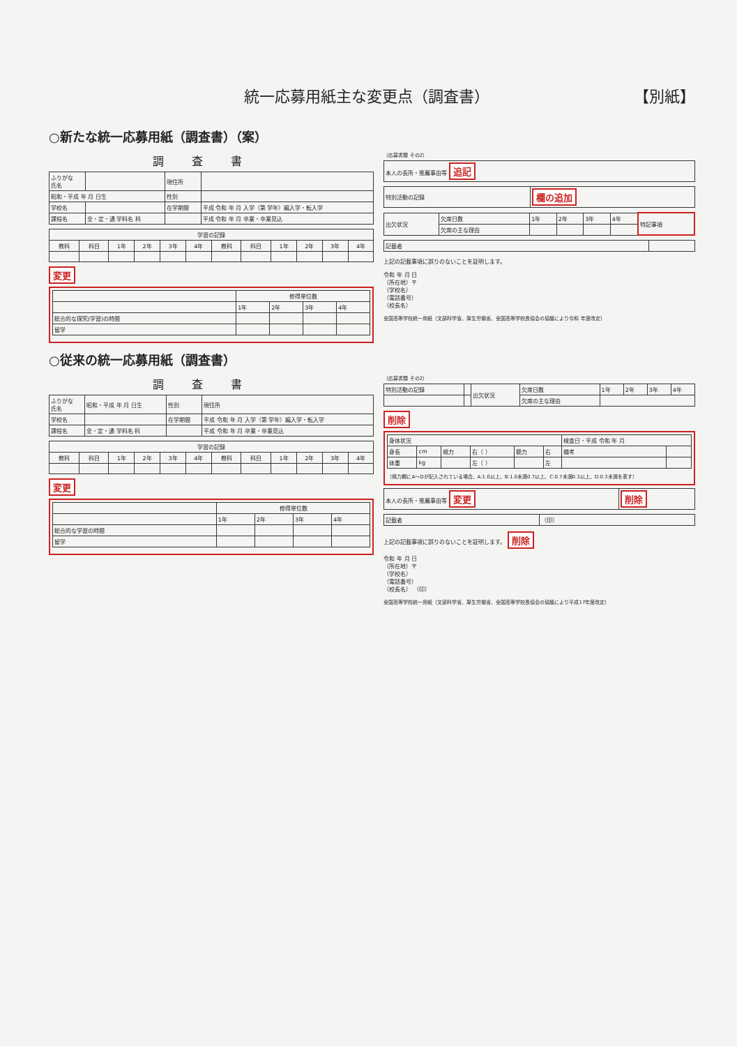統一応募用紙主な変更点（調査書） 【別紙】
○新たな統一応募用紙（調査書）（案）
調査書
| ふりがな 氏名 | | 現住所 | |
| 昭和・平成 年 月 日生 | | 性別 | |
| 学校名 | | 在学期間 | 平成 令和 年 月 入学（第 学年）編入学・転入学 |
| 課程名 | 全・定・通 学科名 科 | | 平成 令和 年 月 卒業・卒業見込 |
| 学習の記録 | | | | | | | | | | | |
| --- | --- | --- | --- | --- | --- | --- | --- | --- | --- | --- | --- |
| 教科 | 科目 | 1年 | 2年 | 3年 | 4年 | 教科 | 科目 | 1年 | 2年 | 3年 | 4年 |
変更
| | 修得単位数 | | | |
| | 1年 | 2年 | 3年 | 4年 |
| 総合的な探究(学習)の時間 | | | | |
| 留学 | | | | |
（応募書類 その2）
| 本人の長所・推薦事由等 追記 |
| 特別活動の記録 | 欄の追加 |
| 出欠状況 | 欠席日数 | 1年 | 2年 | 3年 | 4年 | 特記事項 |
| | 欠席の主な理由 | | | | | |
| 記載者 | |
上記の記載事項に誤りのないことを証明します。
令和 年 月 日
（所在地）〒
（学校名）
（電話番号）
（校長名）
全国高等学校統一用紙（文部科学省、厚生労働省、全国高等学校長協会の協議により令和 年度改定）
○従来の統一応募用紙（調査書）
調査書
| ふりがな 氏名 | 昭和・平成 年 月 日生 | 性別 | 現住所 |
| 学校名 | | 在学期間 | 平成 令和 年 月 入学（第 学年）編入学・転入学 |
| 課程名 | 全・定・通 学科名 科 | | 平成 令和 年 月 卒業・卒業見込 |
| 学習の記録 | | | | | | | | | | | |
| --- | --- | --- | --- | --- | --- | --- | --- | --- | --- | --- | --- |
| 教科 | 科目 | 1年 | 2年 | 3年 | 4年 | 教科 | 科目 | 1年 | 2年 | 3年 | 4年 |
変更
| | 修得単位数 | | | |
| | 1年 | 2年 | 3年 | 4年 |
| 総合的な学習の時間 | | | | |
| 留学 | | | | |
（応募書類 その2）
| 特別活動の記録 | | 出欠状況 | 欠席日数 | 1年 | 2年 | 3年 | 4年 |
| | | | 欠席の主な理由 | | | | |
削除
| 身体状況 | | | | | | 検査日・平成 令和 年 月 | |
| 身長 | cm | 視力 | 右（ ） | 聴力 | 右 | 備考 | |
| 体重 | kg | | 左（ ） | | 左 | | |
（視力欄にA〜Dが記入されている場合、A:1.0以上、B:1.0未満0.7以上、C:0.7未満0.3以上、D:0.3未満を表す）
| 本人の長所・推薦事由等 変更 | 削除 |
| 記載者 | （印） |
上記の記載事項に誤りのないことを証明します。 削除
令和 年 月 日
（所在地）〒
（学校名）
（電話番号）
（校長名） （印）
全国高等学校統一用紙（文部科学省、厚生労働省、全国高等学校長協会の協議により平成17年度改定）